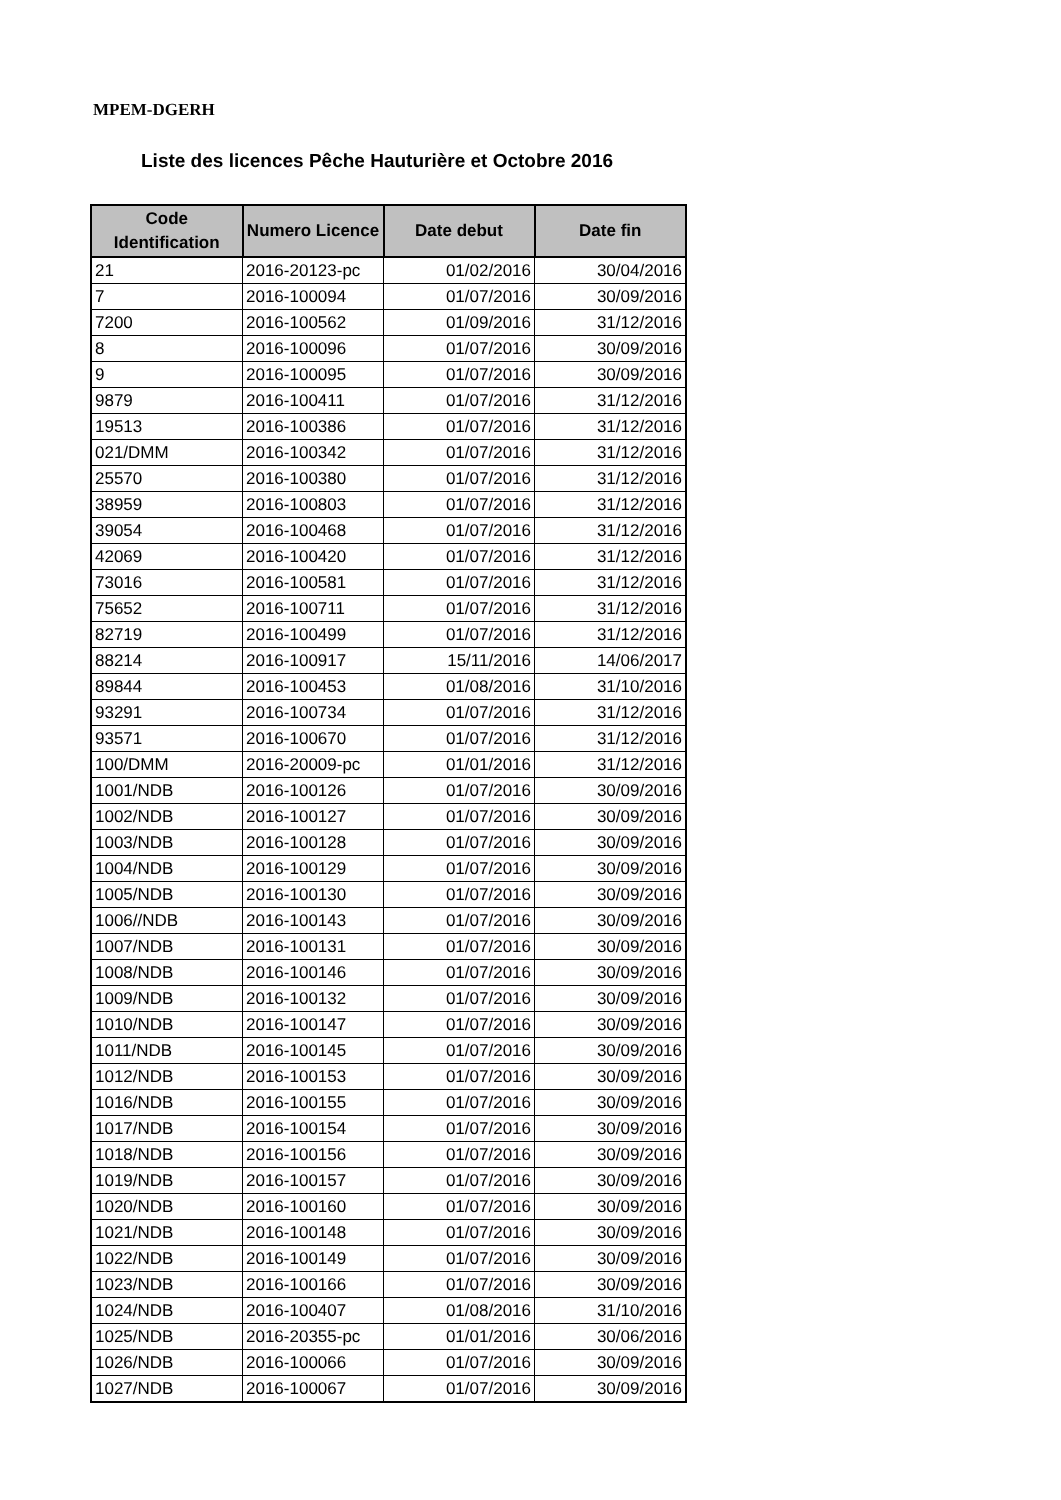MPEM-DGERH
Liste des licences Pêche Hauturière et Octobre 2016
| Code Identification | Numero Licence | Date debut | Date fin |
| --- | --- | --- | --- |
| 21 | 2016-20123-pc | 01/02/2016 | 30/04/2016 |
| 7 | 2016-100094 | 01/07/2016 | 30/09/2016 |
| 7200 | 2016-100562 | 01/09/2016 | 31/12/2016 |
| 8 | 2016-100096 | 01/07/2016 | 30/09/2016 |
| 9 | 2016-100095 | 01/07/2016 | 30/09/2016 |
| 9879 | 2016-100411 | 01/07/2016 | 31/12/2016 |
| 19513 | 2016-100386 | 01/07/2016 | 31/12/2016 |
| 021/DMM | 2016-100342 | 01/07/2016 | 31/12/2016 |
| 25570 | 2016-100380 | 01/07/2016 | 31/12/2016 |
| 38959 | 2016-100803 | 01/07/2016 | 31/12/2016 |
| 39054 | 2016-100468 | 01/07/2016 | 31/12/2016 |
| 42069 | 2016-100420 | 01/07/2016 | 31/12/2016 |
| 73016 | 2016-100581 | 01/07/2016 | 31/12/2016 |
| 75652 | 2016-100711 | 01/07/2016 | 31/12/2016 |
| 82719 | 2016-100499 | 01/07/2016 | 31/12/2016 |
| 88214 | 2016-100917 | 15/11/2016 | 14/06/2017 |
| 89844 | 2016-100453 | 01/08/2016 | 31/10/2016 |
| 93291 | 2016-100734 | 01/07/2016 | 31/12/2016 |
| 93571 | 2016-100670 | 01/07/2016 | 31/12/2016 |
| 100/DMM | 2016-20009-pc | 01/01/2016 | 31/12/2016 |
| 1001/NDB | 2016-100126 | 01/07/2016 | 30/09/2016 |
| 1002/NDB | 2016-100127 | 01/07/2016 | 30/09/2016 |
| 1003/NDB | 2016-100128 | 01/07/2016 | 30/09/2016 |
| 1004/NDB | 2016-100129 | 01/07/2016 | 30/09/2016 |
| 1005/NDB | 2016-100130 | 01/07/2016 | 30/09/2016 |
| 1006//NDB | 2016-100143 | 01/07/2016 | 30/09/2016 |
| 1007/NDB | 2016-100131 | 01/07/2016 | 30/09/2016 |
| 1008/NDB | 2016-100146 | 01/07/2016 | 30/09/2016 |
| 1009/NDB | 2016-100132 | 01/07/2016 | 30/09/2016 |
| 1010/NDB | 2016-100147 | 01/07/2016 | 30/09/2016 |
| 1011/NDB | 2016-100145 | 01/07/2016 | 30/09/2016 |
| 1012/NDB | 2016-100153 | 01/07/2016 | 30/09/2016 |
| 1016/NDB | 2016-100155 | 01/07/2016 | 30/09/2016 |
| 1017/NDB | 2016-100154 | 01/07/2016 | 30/09/2016 |
| 1018/NDB | 2016-100156 | 01/07/2016 | 30/09/2016 |
| 1019/NDB | 2016-100157 | 01/07/2016 | 30/09/2016 |
| 1020/NDB | 2016-100160 | 01/07/2016 | 30/09/2016 |
| 1021/NDB | 2016-100148 | 01/07/2016 | 30/09/2016 |
| 1022/NDB | 2016-100149 | 01/07/2016 | 30/09/2016 |
| 1023/NDB | 2016-100166 | 01/07/2016 | 30/09/2016 |
| 1024/NDB | 2016-100407 | 01/08/2016 | 31/10/2016 |
| 1025/NDB | 2016-20355-pc | 01/01/2016 | 30/06/2016 |
| 1026/NDB | 2016-100066 | 01/07/2016 | 30/09/2016 |
| 1027/NDB | 2016-100067 | 01/07/2016 | 30/09/2016 |